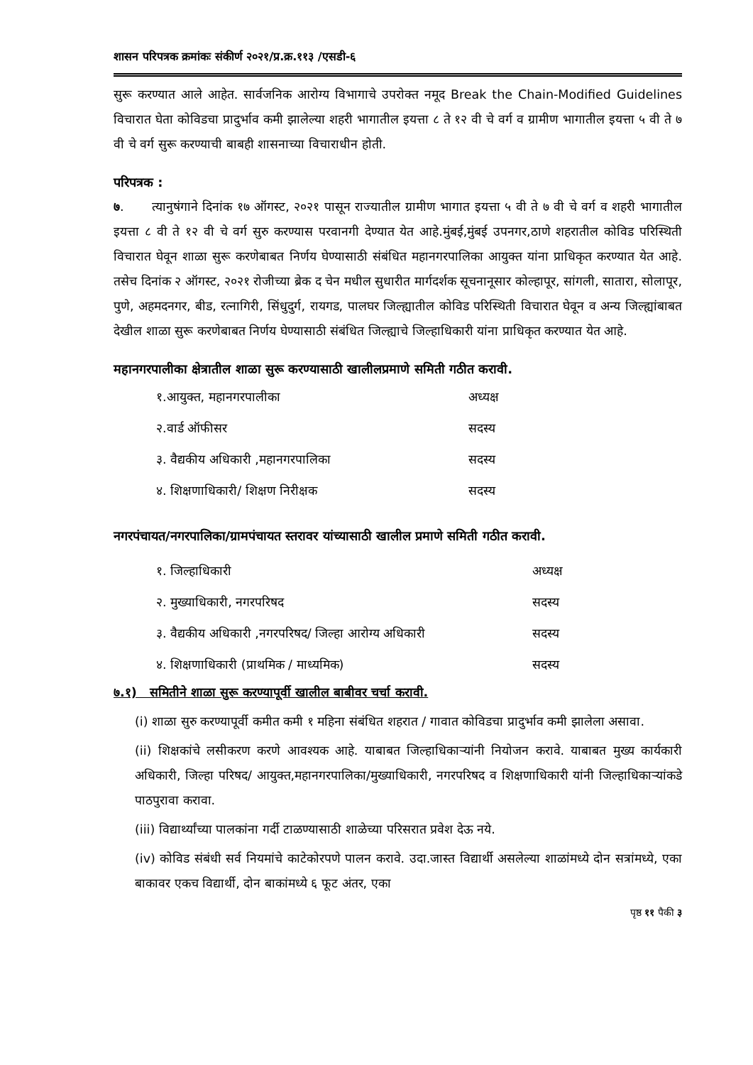शासन परिपत्रक क्रमांकः संकीर्ण २०२१/प्र.क्र.११३ /एसडी-६
सुरू करण्यात आले आहेत. सार्वजनिक आरोग्य विभागाचे उपरोक्त नमूद Break the Chain-Modified Guidelines विचारात घेता कोविडचा प्रादुर्भाव कमी झालेल्या शहरी भागातील इयत्ता ८ ते १२ वी चे वर्ग व ग्रामीण भागातील इयत्ता ५ वी ते ७ वी चे वर्ग सुरू करण्याची बाबही शासनाच्या विचाराधीन होती.
परिपत्रक :
७. त्यानुषंगाने दिनांक १७ ऑगस्ट, २०२१ पासून राज्यातील ग्रामीण भागात इयत्ता ५ वी ते ७ वी चे वर्ग व शहरी भागातील इयत्ता ८ वी ते १२ वी चे वर्ग सुरु करण्यास परवानगी देण्यात येत आहे.मुंबई,मुंबई उपनगर,ठाणे शहरातील कोविड परिस्थिती विचारात घेवून शाळा सुरू करणेबाबत निर्णय घेण्यासाठी संबंधित महानगरपालिका आयुक्त यांना प्राधिकृत करण्यात येत आहे. तसेच दिनांक २ ऑगस्ट, २०२१ रोजीच्या ब्रेक द चेन मधील सुधारीत मार्गदर्शक सूचनानूसार कोल्हापूर, सांगली, सातारा, सोलापूर, पुणे, अहमदनगर, बीड, रत्नागिरी, सिंधुदुर्ग, रायगड, पालघर जिल्ह्यातील कोविड परिस्थिती विचारात घेवून व अन्य जिल्ह्यांबाबत देखील शाळा सुरू करणेबाबत निर्णय घेण्यासाठी संबंधित जिल्ह्याचे जिल्हाधिकारी यांना प्राधिकृत करण्यात येत आहे.
महानगरपालीका क्षेत्रातील शाळा सुरू करण्यासाठी खालीलप्रमाणे समिती गठीत करावी.
| १.आयुक्त, महानगरपालीका | अध्यक्ष |
| २.वार्ड ऑफीसर | सदस्य |
| ३. वैद्यकीय अधिकारी ,महानगरपालिका | सदस्य |
| ४. शिक्षणाधिकारी/ शिक्षण निरीक्षक | सदस्य |
नगरपंचायत/नगरपालिका/ग्रामपंचायत स्तरावर यांच्यासाठी खालील प्रमाणे समिती गठीत करावी.
| १. जिल्हाधिकारी | अध्यक्ष |
| २. मुख्याधिकारी, नगरपरिषद | सदस्य |
| ३. वैद्यकीय अधिकारी ,नगरपरिषद/ जिल्हा आरोग्य अधिकारी | सदस्य |
| ४. शिक्षणाधिकारी (प्राथमिक / माध्यमिक) | सदस्य |
७.१) समितीने शाळा सुरू करण्यापूर्वी खालील बाबीवर चर्चा करावी.
(i) शाळा सुरु करण्यापूर्वी कमीत कमी १ महिना संबंधित शहरात / गावात कोविडचा प्रादुर्भाव कमी झालेला असावा.
(ii) शिक्षकांचे लसीकरण करणे आवश्यक आहे. याबाबत जिल्हाधिकाऱ्यांनी नियोजन करावे. याबाबत मुख्य कार्यकारी अधिकारी, जिल्हा परिषद/ आयुक्त,महानगरपालिका/मुख्याधिकारी, नगरपरिषद व शिक्षणाधिकारी यांनी जिल्हाधिकाऱ्यांकडे पाठपुरावा करावा.
(iii) विद्यार्थ्यांच्या पालकांना गर्दी टाळण्यासाठी शाळेच्या परिसरात प्रवेश देऊ नये.
(iv) कोविड संबंधी सर्व नियमांचे काटेकोरपणे पालन करावे. उदा.जास्त विद्यार्थी असलेल्या शाळांमध्ये दोन सत्रांमध्ये, एका बाकावर एकच विद्यार्थी, दोन बाकांमध्ये ६ फूट अंतर, एका
पृष्ठ ११ पैकी ३